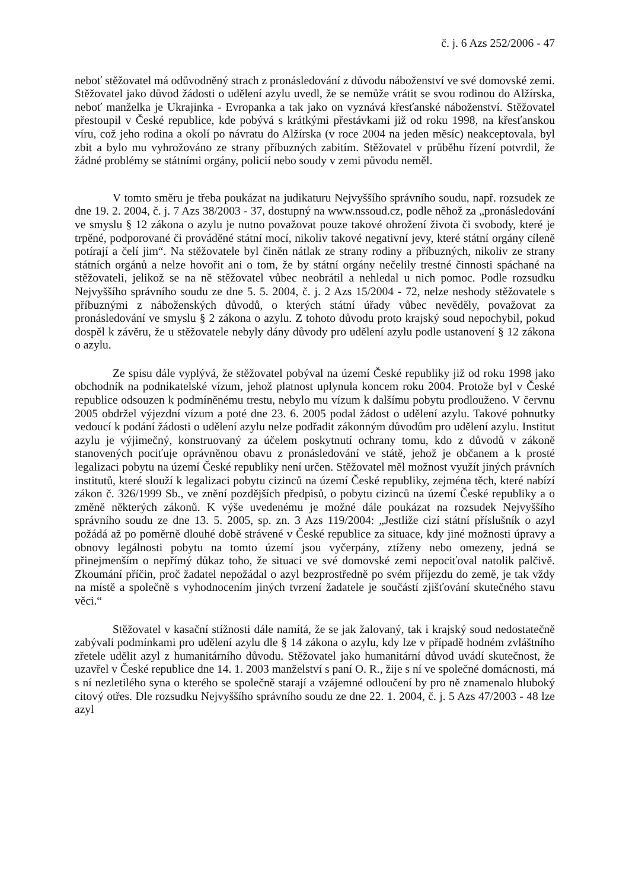č. j. 6 Azs 252/2006 - 47
neboť stěžovatel má odůvodněný strach z pronásledování z důvodu náboženství ve své domovské zemi. Stěžovatel jako důvod žádosti o udělení azylu uvedl, že se nemůže vrátit se svou rodinou do Alžírska, neboť manželka je Ukrajinka - Evropanka a tak jako on vyznává křesťanské náboženství. Stěžovatel přestoupil v České republice, kde pobývá s krátkými přestávkami již od roku 1998, na křesťanskou víru, což jeho rodina a okolí po návratu do Alžírska (v roce 2004 na jeden měsíc) neakceptovala, byl zbit a bylo mu vyhrožováno ze strany příbuzných zabitím. Stěžovatel v průběhu řízení potvrdil, že žádné problémy se státními orgány, policií nebo soudy v zemi původu neměl.
V tomto směru je třeba poukázat na judikaturu Nejvyššího správního soudu, např. rozsudek ze dne 19. 2. 2004, č. j. 7 Azs 38/2003 - 37, dostupný na www.nssoud.cz, podle něhož za „pronásledování ve smyslu § 12 zákona o azylu je nutno považovat pouze takové ohrožení života či svobody, které je trpěné, podporované či prováděné státní mocí, nikoliv takové negativní jevy, které státní orgány cíleně potírají a čelí jim“. Na stěžovatele byl činěn nátlak ze strany rodiny a příbuzných, nikoliv ze strany státních orgánů a nelze hovořit ani o tom, že by státní orgány nečelily trestné činnosti spáchané na stěžovateli, jelikož se na ně stěžovatel vůbec neobrátil a nehledal u nich pomoc. Podle rozsudku Nejvyššího správního soudu ze dne 5. 5. 2004, č. j. 2 Azs 15/2004 - 72, nelze neshody stěžovatele s příbuznými z náboženských důvodů, o kterých státní úřady vůbec nevěděly, považovat za pronásledování ve smyslu § 2 zákona o azylu. Z tohoto důvodu proto krajský soud nepochybil, pokud dospěl k závěru, že u stěžovatele nebyly dány důvody pro udělení azylu podle ustanovení § 12 zákona o azylu.
Ze spisu dále vyplývá, že stěžovatel pobýval na území České republiky již od roku 1998 jako obchodník na podnikatelské vízum, jehož platnost uplynula koncem roku 2004. Protože byl v České republice odsouzen k podmíněnému trestu, nebylo mu vízum k dalšímu pobytu prodlouženo. V červnu 2005 obdržel výjezdní vízum a poté dne 23. 6. 2005 podal žádost o udělení azylu. Takové pohnutky vedoucí k podání žádosti o udělení azylu nelze podřadit zákonným důvodům pro udělení azylu. Institut azylu je výjimečný, konstruovaný za účelem poskytnutí ochrany tomu, kdo z důvodů v zákoně stanovených pociťuje oprávněnou obavu z pronásledování ve státě, jehož je občanem a k prosté legalizaci pobytu na území České republiky není určen. Stěžovatel měl možnost využít jiných právních institutů, které slouží k legalizaci pobytu cizinců na území České republiky, zejména těch, které nabízí zákon č. 326/1999 Sb., ve znění pozdějších předpisů, o pobytu cizinců na území České republiky a o změně některých zákonů. K výše uvedenému je možné dále poukázat na rozsudek Nejvyššího správního soudu ze dne 13. 5. 2005, sp. zn. 3 Azs 119/2004: „Jestliže cizí státní příslušník o azyl požádá až po poměrně dlouhé době strávené v České republice za situace, kdy jiné možnosti úpravy a obnovy legálnosti pobytu na tomto území jsou vyčerpány, ztíženy nebo omezeny, jedná se přinejmenším o nepřímý důkaz toho, že situaci ve své domovské zemi nepociťoval natolik palčivě. Zkoumání příčin, proč žadatel nepožádal o azyl bezprostředně po svém příjezdu do země, je tak vždy na místě a společně s vyhodnocením jiných tvrzení žadatele je součástí zjišťování skutečného stavu věci.“
Stěžovatel v kasační stížnosti dále namítá, že se jak žalovaný, tak i krajský soud nedostatečně zabývali podmínkami pro udělení azylu dle § 14 zákona o azylu, kdy lze v případě hodném zvláštního zřetele udělit azyl z humanitárního důvodu. Stěžovatel jako humanitární důvod uvádí skutečnost, že uzavřel v České republice dne 14. 1. 2003 manželství s paní O. R., žije s ní ve společné domácnosti, má s ní nezletilého syna o kterého se společně starají a vzájemné odloučení by pro ně znamenalo hluboký citový otřes. Dle rozsudku Nejvyššího správního soudu ze dne 22. 1. 2004, č. j. 5 Azs 47/2003 - 48 lze azyl